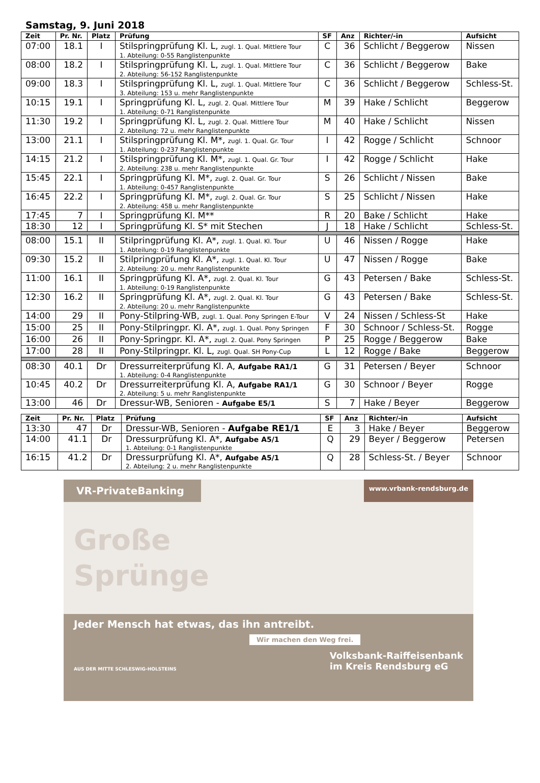Samstag, 9. Juni 2018
| Zeit | Pr. Nr. | Platz | Prüfung | SF | Anz | Richter/-in | Aufsicht |
| --- | --- | --- | --- | --- | --- | --- | --- |
| 07:00 | 18.1 | I | Stilspringprüfung Kl. L, zugl. 1. Qual. Mittlere Tour 1. Abteilung: 0-55 Ranglistenpunkte | C | 36 | Schlicht / Beggerow | Nissen |
| 08:00 | 18.2 | I | Stilspringprüfung Kl. L, zugl. 1. Qual. Mittlere Tour 2. Abteilung: 56-152 Ranglistenpunkte | C | 36 | Schlicht / Beggerow | Bake |
| 09:00 | 18.3 | I | Stilspringprüfung Kl. L, zugl. 1. Qual. Mittlere Tour 3. Abteilung: 153 u. mehr Ranglistenpunkte | C | 36 | Schlicht / Beggerow | Schless-St. |
| 10:15 | 19.1 | I | Springprüfung Kl. L, zugl. 2. Qual. Mittlere Tour 1. Abteilung: 0-71 Ranglistenpunkte | M | 39 | Hake / Schlicht | Beggerow |
| 11:30 | 19.2 | I | Springprüfung Kl. L, zugl. 2. Qual. Mittlere Tour 2. Abteilung: 72 u. mehr Ranglistenpunkte | M | 40 | Hake / Schlicht | Nissen |
| 13:00 | 21.1 | I | Stilspringprüfung Kl. M*, zugl. 1. Qual. Gr. Tour 1. Abteilung: 0-237 Ranglistenpunkte | I | 42 | Rogge / Schlicht | Schnoor |
| 14:15 | 21.2 | I | Stilspringprüfung Kl. M*, zugl. 1. Qual. Gr. Tour 2. Abteilung: 238 u. mehr Ranglistenpunkte | I | 42 | Rogge / Schlicht | Hake |
| 15:45 | 22.1 | I | Springprüfung Kl. M*, zugl. 2. Qual. Gr. Tour 1. Abteilung: 0-457 Ranglistenpunkte | S | 26 | Schlicht / Nissen | Bake |
| 16:45 | 22.2 | I | Springprüfung Kl. M*, zugl. 2. Qual. Gr. Tour 2. Abteilung: 458 u. mehr Ranglistenpunkte | S | 25 | Schlicht / Nissen | Hake |
| 17:45 | 7 | I | Springprüfung Kl. M** | R | 20 | Bake / Schlicht | Hake |
| 18:30 | 12 | I | Springprüfung Kl. S* mit Stechen | J | 18 | Hake / Schlicht | Schless-St. |
| 08:00 | 15.1 | II | Stilpringprüfung Kl. A*, zugl. 1. Qual. Kl. Tour 1. Abteilung: 0-19 Ranglistenpunkte | U | 46 | Nissen / Rogge | Hake |
| 09:30 | 15.2 | II | Stilpringprüfung Kl. A*, zugl. 1. Qual. Kl. Tour 2. Abteilung: 20 u. mehr Ranglistenpunkte | U | 47 | Nissen / Rogge | Bake |
| 11:00 | 16.1 | II | Springprüfung Kl. A*, zugl. 2. Qual. Kl. Tour 1. Abteilung: 0-19 Ranglistenpunkte | G | 43 | Petersen / Bake | Schless-St. |
| 12:30 | 16.2 | II | Springprüfung Kl. A*, zugl. 2. Qual. Kl. Tour 2. Abteilung: 20 u. mehr Ranglistenpunkte | G | 43 | Petersen / Bake | Schless-St. |
| 14:00 | 29 | II | Pony-Stilpring-WB, zugl. 1. Qual. Pony Springen E-Tour | V | 24 | Nissen / Schless-St | Hake |
| 15:00 | 25 | II | Pony-Stilpringpr. Kl. A*, zugl. 1. Qual. Pony Springen | F | 30 | Schnoor / Schless-St. | Rogge |
| 16:00 | 26 | II | Pony-Springpr. Kl. A*, zugl. 2. Qual. Pony Springen | P | 25 | Rogge / Beggerow | Bake |
| 17:00 | 28 | II | Pony-Stilpringpr. Kl. L, zugl. Qual. SH Pony-Cup | L | 12 | Rogge / Bake | Beggerow |
| 08:30 | 40.1 | Dr | Dressurreiterprüfung Kl. A, Aufgabe RA1/1 1. Abteilung: 0-4 Ranglistenpunkte | G | 31 | Petersen / Beyer | Schnoor |
| 10:45 | 40.2 | Dr | Dressurreiterprüfung Kl. A, Aufgabe RA1/1 2. Abteilung: 5 u. mehr Ranglistenpunkte | G | 30 | Schnoor / Beyer | Rogge |
| 13:00 | 46 | Dr | Dressur-WB, Senioren - Aufgabe E5/1 | S | 7 | Hake / Beyer | Beggerow |
| Zeit | Pr. Nr. | Platz | Prüfung | SF | Anz | Richter/-in | Aufsicht |
| --- | --- | --- | --- | --- | --- | --- | --- |
| 13:30 | 47 | Dr | Dressur-WB, Senioren - Aufgabe RE1/1 | E | 3 | Hake / Beyer | Beggerow |
| 14:00 | 41.1 | Dr | Dressurprüfung Kl. A*, Aufgabe A5/1 1. Abteilung: 0-1 Ranglistenpunkte | Q | 29 | Beyer / Beggerow | Petersen |
| 16:15 | 41.2 | Dr | Dressurprüfung Kl. A*, Aufgabe A5/1 2. Abteilung: 2 u. mehr Ranglistenpunkte | Q | 28 | Schless-St. / Beyer | Schnoor |
VR-PrivateBanking
www.vrbank-rendsburg.de
Große
Sprünge
Jeder Mensch hat etwas, das ihn antreibt.
Wir machen den Weg frei.
AUS DER MITTE SCHLESWIG-HOLSTEINS Volksbank-Raiffeisenbank
im Kreis Rendsburg eG